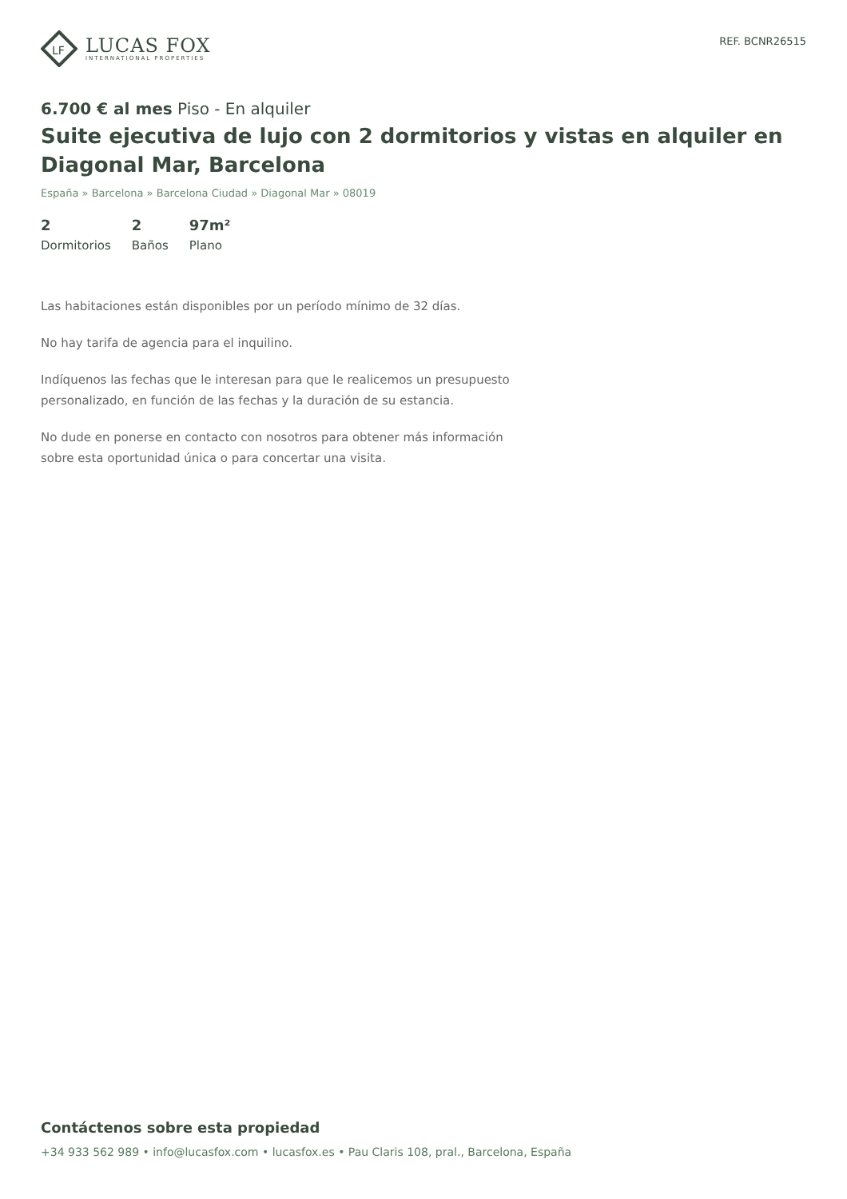LF
LUCAS FOX
INTERNATIONAL PROPERTIES
REF. BCNR26515
6.700 € al mes Piso - En alquiler
Suite ejecutiva de lujo con 2 dormitorios y vistas en alquiler en Diagonal Mar, Barcelona
España » Barcelona » Barcelona Ciudad » Diagonal Mar » 08019
2
Dormitorios
2
Baños
97m²
Plano
Las habitaciones están disponibles por un período mínimo de 32 días.
No hay tarifa de agencia para el inquilino.
Indíquenos las fechas que le interesan para que le realicemos un presupuesto personalizado, en función de las fechas y la duración de su estancia.
No dude en ponerse en contacto con nosotros para obtener más información sobre esta oportunidad única o para concertar una visita.
Contáctenos sobre esta propiedad
+34 933 562 989 • info@lucasfox.com • lucasfox.es • Pau Claris 108, pral., Barcelona, España